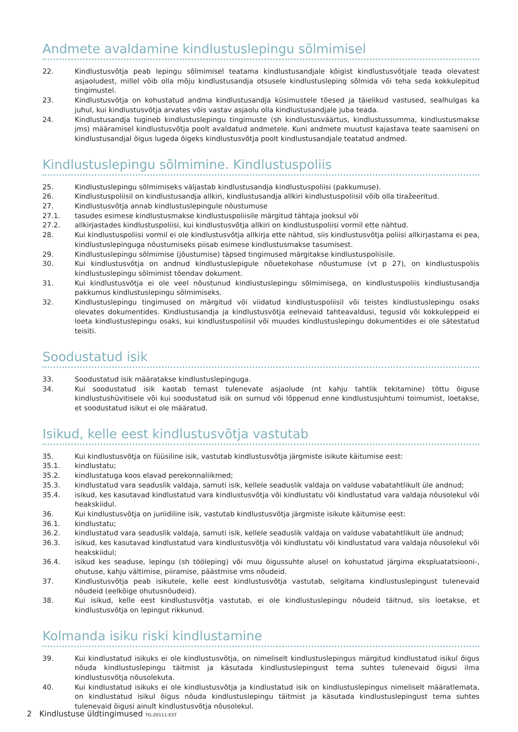Andmete avaldamine kindlustuslepingu sõlmimisel
22. Kindlustusvõtja peab lepingu sõlmimisel teatama kindlustusandjale kõigist kindlustusvõtjale teada olevatest asjaoludest, millel võib olla mõju kindlustusandja otsusele kindlustusleping sõlmida või teha seda kokkulepitud tingimustel.
23. Kindlustusvõtja on kohustatud andma kindlustusandja küsimustele tõesed ja täielikud vastused, sealhulgas ka juhul, kui kindlustusvõtja arvates võis vastav asjaolu olla kindlustusandjale juba teada.
24. Kindlustusandja tugineb kindlustuslepingu tingimuste (sh kindlustusväärtus, kindlustussumma, kindlustusmakse jms) määramisel kindlustusvõtja poolt avaldatud andmetele. Kuni andmete muutust kajastava teate saamiseni on kindlustusandjal õigus lugeda õigeks kindlustusvõtja poolt kindlustusandjale teatatud andmed.
Kindlustuslepingu sõlmimine. Kindlustuspoliis
25. Kindlustuslepingu sõlmimiseks väljastab kindlustusandja kindlustuspoliisi (pakkumuse).
26. Kindlustuspoliisil on kindlustusandja allkiri, kindlustusandja allkiri kindlustuspoliisil võib olla tiražeeritud.
27. Kindlustusvõtja annab kindlustuslepingule nõustumuse
27.1. tasudes esimese kindlustusmakse kindlustuspoliisile märgitud tähtaja jooksul või
27.2. allkirjastades kindlustuspoliisi, kui kindlustusvõtja allkiri on kindlustuspoliisi vormil ette nähtud.
28. Kui kindlustuspoliisi vormil ei ole kindlustusvõtja allkirja ette nähtud, siis kindlustusvõtja poliisi allkirjastama ei pea, kindlustuslepinguga nõustumiseks piisab esimese kindlustusmakse tasumisest.
29. Kindlustuslepingu sõlmimise (jõustumise) täpsed tingimused märgitakse kindlustuspoliisile.
30. Kui kindlustusvõtja on andnud kindlustuslepigule nõuetekohase nõustumuse (vt p 27), on kindlustuspoliis kindlustuslepingu sõlmimist tõendav dokument.
31. Kui kindlustusvõtja ei ole veel nõustunud kindlustuslepingu sõlmimisega, on kindlustuspoliis kindlustusandja pakkumus kindlustuslepingu sõlmimiseks.
32. Kindlustuslepingu tingimused on märgitud või viidatud kindlustuspoliisil või teistes kindlustuslepingu osaks olevates dokumentides. Kindlustusandja ja kindlustusvõtja eelnevaid tahteavaldusi, tegusid või kokkuleppeid ei loeta kindlustuslepingu osaks, kui kindlustuspoliisil või muudes kindlustuslepingu dokumentides ei ole sätestatud teisiti.
Soodustatud isik
33. Soodustatud isik määratakse kindlustuslepinguga.
34. Kui soodustatud isik kaotab temast tulenevate asjaolude (nt kahju tahtlik tekitamine) tõttu õiguse kindlustushüvitisele või kui soodustatud isik on surnud või lõppenud enne kindlustusjuhtumi toimumist, loetakse, et soodustatud isikut ei ole määratud.
Isikud, kelle eest kindlustusvõtja vastutab
35. Kui kindlustusvõtja on füüsiline isik, vastutab kindlustusvõtja järgmiste isikute käitumise eest:
35.1. kindlustatu;
35.2. kindlustatuga koos elavad perekonnaliikmed;
35.3. kindlustatud vara seaduslik valdaja, samuti isik, kellele seaduslik valdaja on valduse vabatahtlikult üle andnud;
35.4. isikud, kes kasutavad kindlustatud vara kindlustusvõtja või kindlustatu või kindlustatud vara valdaja nõusolekul või heakskiidul.
36. Kui kindlustusvõtja on juriidiline isik, vastutab kindlustusvõtja järgmiste isikute käitumise eest:
36.1. kindlustatu;
36.2. kindlustatud vara seaduslik valdaja, samuti isik, kellele seaduslik valdaja on valduse vabatahtlikult üle andnud;
36.3. isikud, kes kasutavad kindlustatud vara kindlustusvõtja või kindlustatu või kindlustatud vara valdaja nõusolekul või heakskiidul;
36.4. isikud kes seaduse, lepingu (sh tööleping) või muu õigussuhte alusel on kohustatud järgima ekspluatatsiooni-, ohutuse, kahju vältimise, piiramise, päästmise vms nõudeid.
37. Kindlustusvõtja peab isikutele, kelle eest kindlustusvõtja vastutab, selgitama kindlustuslepingust tulenevaid nõudeid (eelkõige ohutusnõudeid).
38. Kui isikud, kelle eest kindlustusvõtja vastutab, ei ole kindlustuslepingu nõudeid täitnud, siis loetakse, et kindlustusvõtja on lepingut rikkunud.
Kolmanda isiku riski kindlustamine
39. Kui kindlustatud isikuks ei ole kindlustusvõtja, on nimeliselt kindlustuslepingus märgitud kindlustatud isikul õigus nõuda kindlustuslepingu täitmist ja käsutada kindlustuslepingust tema suhtes tulenevaid õigusi ilma kindlustusvõtja nõusolekuta.
40. Kui kindlustatud isikuks ei ole kindlustusvõtja ja kindlustatud isik on kindlustuslepingus nimeliselt määratlemata, on kindlustatud isikul õigus nõuda kindlustuslepingu täitmist ja käsutada kindlustuslepingust tema suhtes tulenevaid õigusi ainult kindlustusvõtja nõusolekul.
2 Kindlustuse üldtingimused TG-20111-EST